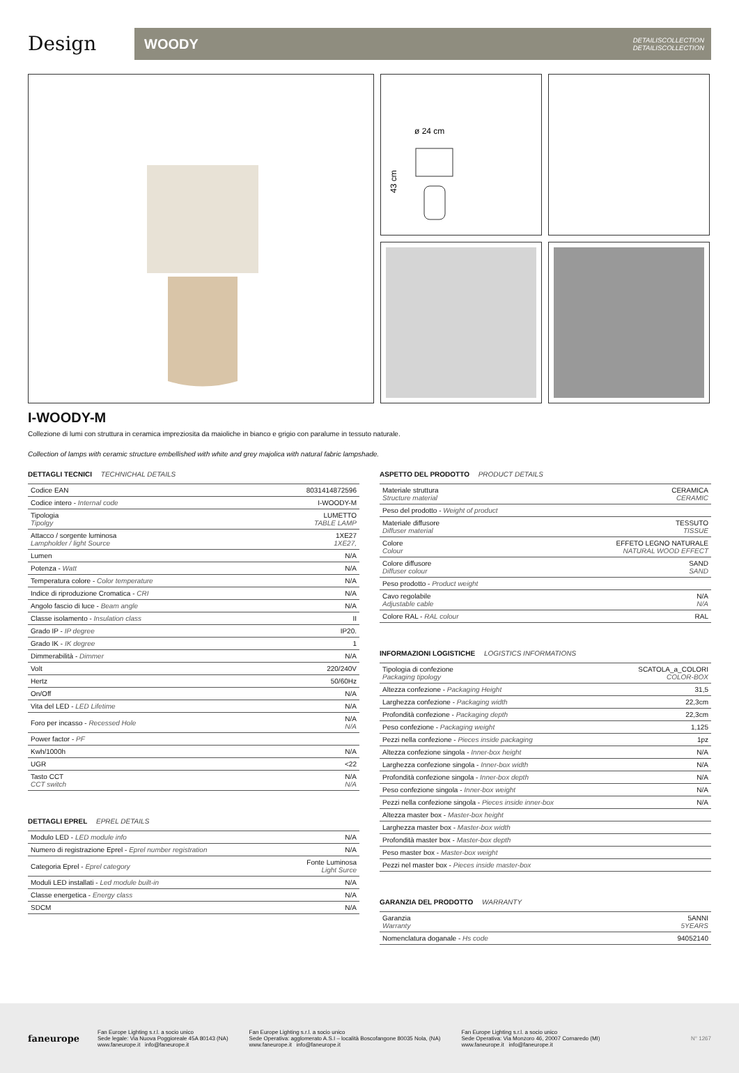Design
WOODY DETAILISCOLLECTION
DETAILISCOLLECTION
ø 24 cm
43 cm
I-WOODY-M
Collezione di lumi con struttura in ceramica impreziosita da maioliche in bianco e grigio con paralume in tessuto naturale.
Collection of lamps with ceramic structure embellished with white and grey majolica with natural fabric lampshade.
DETTAGLI TECNICI TECHNICHAL DETAILS
| Codice EAN | 8031414872596 |
| Codice intero - Internal code | I-WOODY-M |
| Tipologia Tipolgy | LUMETTO TABLE LAMP |
| Attacco / sorgente luminosa Lampholder / light Source | 1XE27 1XE27, |
| Lumen | N/A |
| Potenza - Watt | N/A |
| Temperatura colore - Color temperature | N/A |
| Indice di riproduzione Cromatica - CRI | N/A |
| Angolo fascio di luce - Beam angle | N/A |
| Classe isolamento - Insulation class | II |
| Grado IP - IP degree | IP20. |
| Grado IK - IK degree | 1 |
| Dimmerabilità - Dimmer | N/A |
| Volt | 220/240V |
| Hertz | 50/60Hz |
| On/Off | N/A |
| Vita del LED - LED Lifetime | N/A |
| Foro per incasso - Recessed Hole | N/A N/A |
| Power factor - PF | |
| Kwh/1000h | N/A |
| UGR | <22 |
| Tasto CCT CCT switch | N/A N/A |
DETTAGLI EPREL EPREL DETAILS
| Modulo LED - LED module info | N/A |
| Numero di registrazione Eprel - Eprel number registration | N/A |
| Categoria Eprel - Eprel category | Fonte Luminosa Light Surce |
| Moduli LED installati - Led module built-in | N/A |
| Classe energetica - Energy class | N/A |
| SDCM | N/A |
ASPETTO DEL PRODOTTO PRODUCT DETAILS
| Materiale struttura Structure material | CERAMICA CERAMIC |
| Peso del prodotto - Weight of product | |
| Materiale diffusore Diffuser material | TESSUTO TISSUE |
| Colore Colour | EFFETO LEGNO NATURALE NATURAL WOOD EFFECT |
| Colore diffusore Diffuser colour | SAND SAND |
| Peso prodotto - Product weight | |
| Cavo regolabile Adjustable cable | N/A N/A |
| Colore RAL - RAL colour | RAL |
INFORMAZIONI LOGISTICHE LOGISTICS INFORMATIONS
| Tipologia di confezione Packaging tipology | SCATOLA_a_COLORI COLOR-BOX |
| Altezza confezione - Packaging Height | 31,5 |
| Larghezza confezione - Packaging width | 22,3cm |
| Profondità confezione - Packaging depth | 22,3cm |
| Peso confezione - Packaging weight | 1,125 |
| Pezzi nella confezione - Pieces inside packaging | 1pz |
| Altezza confezione singola - Inner-box height | N/A |
| Larghezza confezione singola - Inner-box width | N/A |
| Profondità confezione singola - Inner-box depth | N/A |
| Peso confezione singola - Inner-box weight | N/A |
| Pezzi nella confezione singola - Pieces inside inner-box | N/A |
| Altezza master box - Master-box height | |
| Larghezza master box - Master-box width | |
| Profondità master box - Master-box depth | |
| Peso master box - Master-box weight | |
| Pezzi nel master box - Pieces inside master-box | |
GARANZIA DEL PRODOTTO WARRANTY
| Garanzia Warranty | 5ANNI 5YEARS |
| Nomenclatura doganale - Hs code | 94052140 |
faneurope
Fan Europe Lighting s.r.l. a socio unico
Sede legale: Via Nuova Poggioreale 45A 80143 (NA)
www.faneurope.it info@faneurope.it
Fan Europe Lighting s.r.l. a socio unico
Sede Operativa: agglomerato A.S.I – località Boscofangone 80035 Nola, (NA)
www.faneurope.it info@faneurope.it
Fan Europe Lighting s.r.l. a socio unico
Sede Operativa: Via Monzoro 46, 20007 Cornaredo (MI)
www.faneurope.it info@faneurope.it
N° 1267